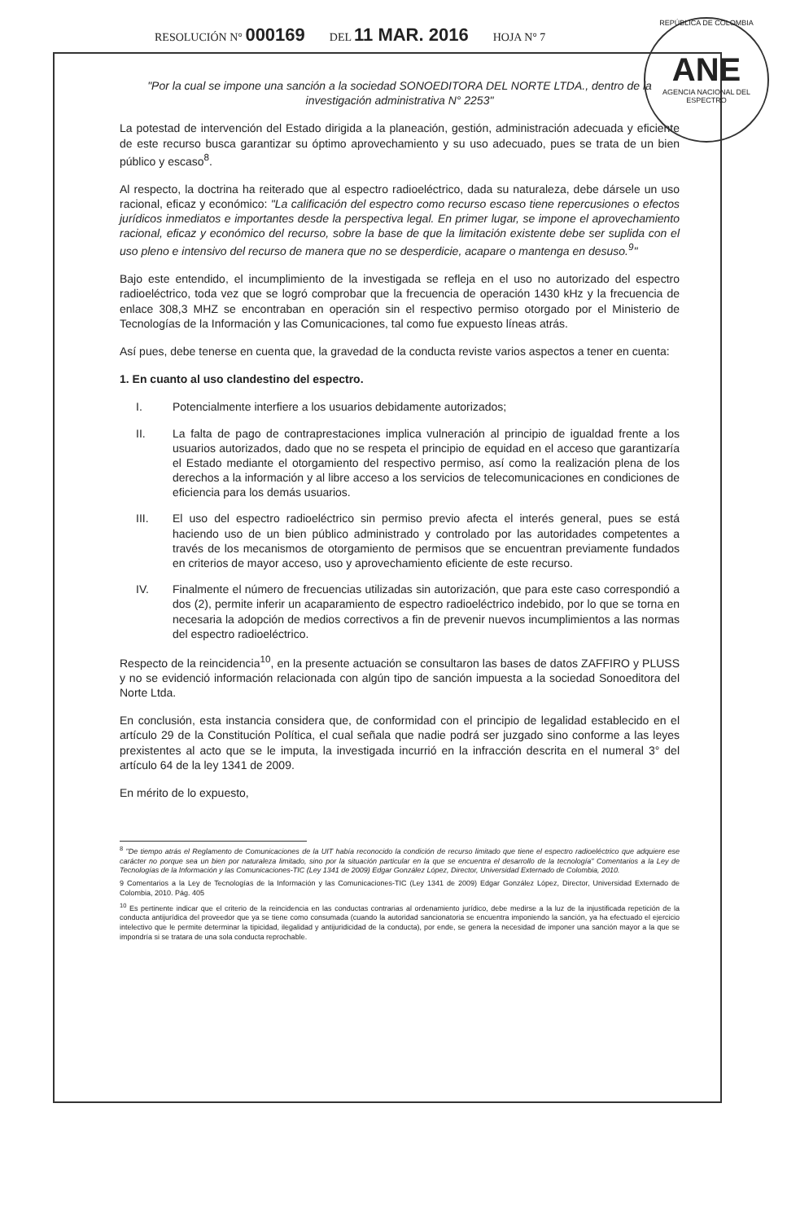RESOLUCIÓN N° 000169 DEL 11 MAR. 2016 HOJA N° 7
REPÚBLICA DE COLOMBIA
ANE
AGENCIA NACIONAL DEL ESPECTRO
"Por la cual se impone una sanción a la sociedad SONOEDITORA DEL NORTE LTDA., dentro de la investigación administrativa N° 2253"
La potestad de intervención del Estado dirigida a la planeación, gestión, administración adecuada y eficiente de este recurso busca garantizar su óptimo aprovechamiento y su uso adecuado, pues se trata de un bien público y escaso<sup>8</sup>.
Al respecto, la doctrina ha reiterado que al espectro radioeléctrico, dada su naturaleza, debe dársele un uso racional, eficaz y económico: "La calificación del espectro como recurso escaso tiene repercusiones o efectos jurídicos inmediatos e importantes desde la perspectiva legal. En primer lugar, se impone el aprovechamiento racional, eficaz y económico del recurso, sobre la base de que la limitación existente debe ser suplida con el uso pleno e intensivo del recurso de manera que no se desperdicie, acapare o mantenga en desuso.<sup>9</sup>"
Bajo este entendido, el incumplimiento de la investigada se refleja en el uso no autorizado del espectro radioeléctrico, toda vez que se logró comprobar que la frecuencia de operación 1430 kHz y la frecuencia de enlace 308,3 MHZ se encontraban en operación sin el respectivo permiso otorgado por el Ministerio de Tecnologías de la Información y las Comunicaciones, tal como fue expuesto líneas atrás.
Así pues, debe tenerse en cuenta que, la gravedad de la conducta reviste varios aspectos a tener en cuenta:
1. En cuanto al uso clandestino del espectro.
I. Potencialmente interfiere a los usuarios debidamente autorizados;
II. La falta de pago de contraprestaciones implica vulneración al principio de igualdad frente a los usuarios autorizados, dado que no se respeta el principio de equidad en el acceso que garantizaría el Estado mediante el otorgamiento del respectivo permiso, así como la realización plena de los derechos a la información y al libre acceso a los servicios de telecomunicaciones en condiciones de eficiencia para los demás usuarios.
III. El uso del espectro radioeléctrico sin permiso previo afecta el interés general, pues se está haciendo uso de un bien público administrado y controlado por las autoridades competentes a través de los mecanismos de otorgamiento de permisos que se encuentran previamente fundados en criterios de mayor acceso, uso y aprovechamiento eficiente de este recurso.
IV. Finalmente el número de frecuencias utilizadas sin autorización, que para este caso correspondió a dos (2), permite inferir un acaparamiento de espectro radioeléctrico indebido, por lo que se torna en necesaria la adopción de medios correctivos a fin de prevenir nuevos incumplimientos a las normas del espectro radioeléctrico.
Respecto de la reincidencia<sup>10</sup>, en la presente actuación se consultaron las bases de datos ZAFFIRO y PLUSS y no se evidenció información relacionada con algún tipo de sanción impuesta a la sociedad Sonoeditora del Norte Ltda.
En conclusión, esta instancia considera que, de conformidad con el principio de legalidad establecido en el artículo 29 de la Constitución Política, el cual señala que nadie podrá ser juzgado sino conforme a las leyes prexistentes al acto que se le imputa, la investigada incurrió en la infracción descrita en el numeral 3° del artículo 64 de la ley 1341 de 2009.
En mérito de lo expuesto,
<sup>8</sup> "De tiempo atrás el Reglamento de Comunicaciones de la UIT había reconocido la condición de recurso limitado que tiene el espectro radioeléctrico que adquiere ese carácter no porque sea un bien por naturaleza limitado, sino por la situación particular en la que se encuentra el desarrollo de la tecnología" Comentarios a la Ley de Tecnologías de la Información y las Comunicaciones-TIC (Ley 1341 de 2009) Edgar González López, Director, Universidad Externado de Colombia, 2010.
9 Comentarios a la Ley de Tecnologías de la Información y las Comunicaciones-TIC (Ley 1341 de 2009) Edgar González López, Director, Universidad Externado de Colombia, 2010. Pág. 405
<sup>10</sup> Es pertinente indicar que el criterio de la reincidencia en las conductas contrarias al ordenamiento jurídico, debe medirse a la luz de la injustificada repetición de la conducta antijurídica del proveedor que ya se tiene como consumada (cuando la autoridad sancionatoria se encuentra imponiendo la sanción, ya ha efectuado el ejercicio intelectivo que le permite determinar la tipicidad, ilegalidad y antijuridicidad de la conducta), por ende, se genera la necesidad de imponer una sanción mayor a la que se impondría si se tratara de una sola conducta reprochable.